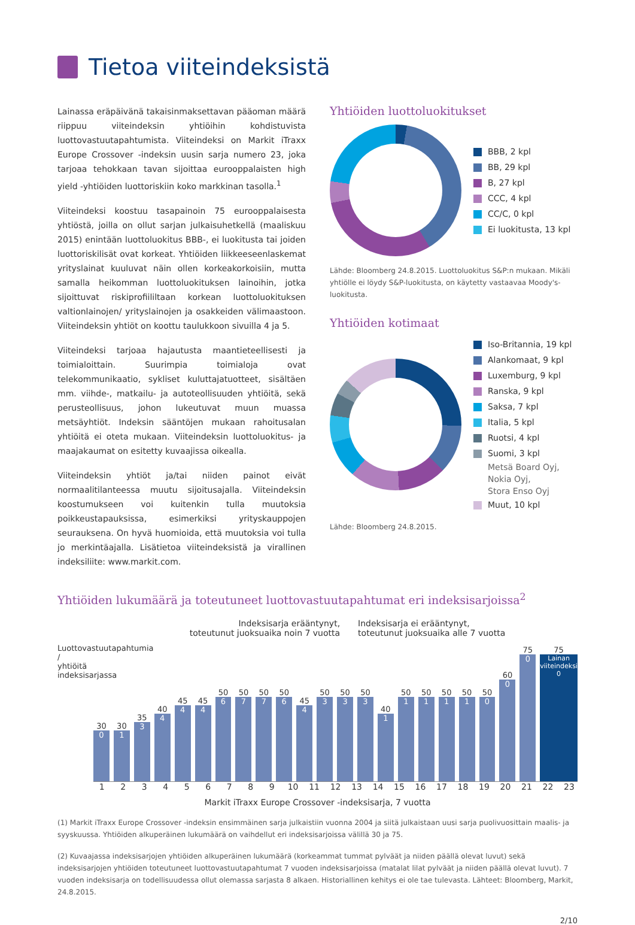Tietoa viiteindeksistä
Lainassa eräpäivänä takaisinmaksettavan pääoman määrä riippuu viiteindeksin yhtiöihin kohdistuvista luottovastuutapahtumista. Viiteindeksi on Markit iTraxx Europe Crossover -indeksin uusin sarja numero 23, joka tarjoaa tehokkaan tavan sijoittaa eurooppalaisten high yield -yhtiöiden luottoriskiin koko markkinan tasolla.<sup>1</sup>
Viiteindeksi koostuu tasapainoin 75 eurooppalaisesta yhtiöstä, joilla on ollut sarjan julkaisuhetkellä (maaliskuu 2015) enintään luottoluokitus BBB-, ei luokitusta tai joiden luottoriskilisät ovat korkeat. Yhtiöiden liikkeeseenlaskemat yrityslainat kuuluvat näin ollen korkeakorkoisiin, mutta samalla heikomman luottoluokituksen lainoihin, jotka sijoittuvat riskiprofiililtaan korkean luottoluokituksen valtionlainojen/ yrityslainojen ja osakkeiden välimaastoon. Viiteindeksin yhtiöt on koottu taulukkoon sivuilla 4 ja 5.
Viiteindeksi tarjoaa hajautusta maantieteellisesti ja toimialoittain. Suurimpia toimialoja ovat telekommunikaatio, sykliset kuluttajatuotteet, sisältäen mm. viihde-, matkailu- ja autoteollisuuden yhtiöitä, sekä perusteollisuus, johon lukeutuvat muun muassa metsäyhtiöt. Indeksin sääntöjen mukaan rahoitusalan yhtiöitä ei oteta mukaan. Viiteindeksin luottoluokitus- ja maajakaumat on esitetty kuvaajissa oikealla.
Viiteindeksin yhtiöt ja/tai niiden painot eivät normaalitilanteessa muutu sijoitusajalla. Viiteindeksin koostumukseen voi kuitenkin tulla muutoksia poikkeustapauksissa, esimerkiksi yrityskauppojen seurauksena. On hyvä huomioida, että muutoksia voi tulla jo merkintäajalla. Lisätietoa viiteindeksistä ja virallinen indeksiliite: www.markit.com.
Yhtiöiden luottoluokitukset
BBB, 2 kpl
BB, 29 kpl
B, 27 kpl
CCC, 4 kpl
CC/C, 0 kpl
Ei luokitusta, 13 kpl
Lähde: Bloomberg 24.8.2015. Luottoluokitus S&P:n mukaan. Mikäli yhtiölle ei löydy S&P-luokitusta, on käytetty vastaavaa Moody's-luokitusta.
Yhtiöiden kotimaat
Iso-Britannia, 19 kpl
Alankomaat, 9 kpl
Luxemburg, 9 kpl
Ranska, 9 kpl
Saksa, 7 kpl
Italia, 5 kpl
Ruotsi, 4 kpl
Suomi, 3 kpl
Metsä Board Oyj,
Nokia Oyj,
Stora Enso Oyj
Muut, 10 kpl
Lähde: Bloomberg 24.8.2015.
Yhtiöiden lukumäärä ja toteutuneet luottovastuutapahtumat eri indeksisarjoissa<sup>2</sup>
Indeksisarja erääntynyt,
toteutunut juoksuaika noin 7 vuotta
Indeksisarja ei erääntynyt,
toteutunut juoksuaika alle 7 vuotta
Luottovastuutapahtumia / yhtiöitä indeksisarjassa
30
0
30
1
35
3
40
4
45
4
45
4
50
6
50
7
50
7
50
6
45
4
50
3
50
3
50
3
40
1
50
1
50
1
50
1
50
1
50
0
60
0
75
0
75
Lainan viiteindeksi 0
1 2 3 4 5 6 7 8 9 10 11 12 13 14 15 16 17 18 19 20 21 22 23
Markit iTraxx Europe Crossover -indeksisarja, 7 vuotta
(1) Markit iTraxx Europe Crossover -indeksin ensimmäinen sarja julkaistiin vuonna 2004 ja siitä julkaistaan uusi sarja puolivuosittain maalis- ja syyskuussa. Yhtiöiden alkuperäinen lukumäärä on vaihdellut eri indeksisarjoissa välillä 30 ja 75.
(2) Kuvaajassa indeksisarjojen yhtiöiden alkuperäinen lukumäärä (korkeammat tummat pylväät ja niiden päällä olevat luvut) sekä indeksisarjojen yhtiöiden toteutuneet luottovastuutapahtumat 7 vuoden indeksisarjoissa (matalat lilat pylväät ja niiden päällä olevat luvut). 7 vuoden indeksisarja on todellisuudessa ollut olemassa sarjasta 8 alkaen. Historiallinen kehitys ei ole tae tulevasta. Lähteet: Bloomberg, Markit, 24.8.2015.
2/10